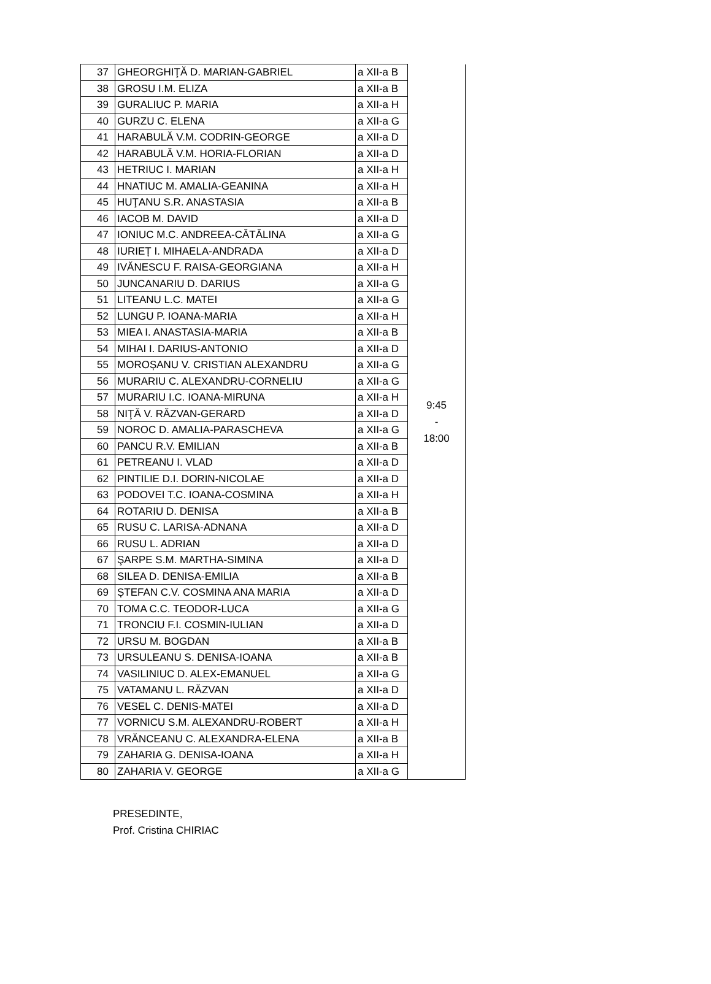| 37 | GHEORGHIŢĂ D. MARIAN-GABRIEL | a XII-a B | 9:45 - 18:00 |
| 38 | GROSU I.M. ELIZA | a XII-a B | |
| 39 | GURALIUC P. MARIA | a XII-a H | |
| 40 | GURZU C. ELENA | a XII-a G | |
| 41 | HARABULĂ V.M. CODRIN-GEORGE | a XII-a D | |
| 42 | HARABULĂ V.M. HORIA-FLORIAN | a XII-a D | |
| 43 | HETRIUC I. MARIAN | a XII-a H | |
| 44 | HNATIUC M. AMALIA-GEANINA | a XII-a H | |
| 45 | HUŢANU S.R. ANASTASIA | a XII-a B | |
| 46 | IACOB M. DAVID | a XII-a D | |
| 47 | IONIUC M.C. ANDREEA-CĂTĂLINA | a XII-a G | |
| 48 | IURIEȚ I. MIHAELA-ANDRADA | a XII-a D | |
| 49 | IVĂNESCU F. RAISA-GEORGIANA | a XII-a H | |
| 50 | JUNCANARIU D. DARIUS | a XII-a G | |
| 51 | LITEANU L.C. MATEI | a XII-a G | |
| 52 | LUNGU P. IOANA-MARIA | a XII-a H | |
| 53 | MIEA I. ANASTASIA-MARIA | a XII-a B | |
| 54 | MIHAI I. DARIUS-ANTONIO | a XII-a D | |
| 55 | MOROȘANU V. CRISTIAN ALEXANDRU | a XII-a G | |
| 56 | MURARIU C. ALEXANDRU-CORNELIU | a XII-a G | |
| 57 | MURARIU I.C. IOANA-MIRUNA | a XII-a H | |
| 58 | NIŢĂ V. RĂZVAN-GERARD | a XII-a D | |
| 59 | NOROC D. AMALIA-PARASCHEVA | a XII-a G | |
| 60 | PANCU R.V. EMILIAN | a XII-a B | |
| 61 | PETREANU I. VLAD | a XII-a D | |
| 62 | PINTILIE D.I. DORIN-NICOLAE | a XII-a D | |
| 63 | PODOVEI T.C. IOANA-COSMINA | a XII-a H | |
| 64 | ROTARIU D. DENISA | a XII-a B | |
| 65 | RUSU C. LARISA-ADNANA | a XII-a D | |
| 66 | RUSU L. ADRIAN | a XII-a D | |
| 67 | ŞARPE S.M. MARTHA-SIMINA | a XII-a D | |
| 68 | SILEA D. DENISA-EMILIA | a XII-a B | |
| 69 | ȘTEFAN C.V. COSMINA ANA MARIA | a XII-a D | |
| 70 | TOMA C.C. TEODOR-LUCA | a XII-a G | |
| 71 | TRONCIU F.I. COSMIN-IULIAN | a XII-a D | |
| 72 | URSU M. BOGDAN | a XII-a B | |
| 73 | URSULEANU S. DENISA-IOANA | a XII-a B | |
| 74 | VASILINIUC D. ALEX-EMANUEL | a XII-a G | |
| 75 | VATAMANU L. RĂZVAN | a XII-a D | |
| 76 | VESEL C. DENIS-MATEI | a XII-a D | |
| 77 | VORNICU S.M. ALEXANDRU-ROBERT | a XII-a H | |
| 78 | VRĂNCEANU C. ALEXANDRA-ELENA | a XII-a B | |
| 79 | ZAHARIA G. DENISA-IOANA | a XII-a H | |
| 80 | ZAHARIA V. GEORGE | a XII-a G | |
PRESEDINTE,
Prof. Cristina CHIRIAC